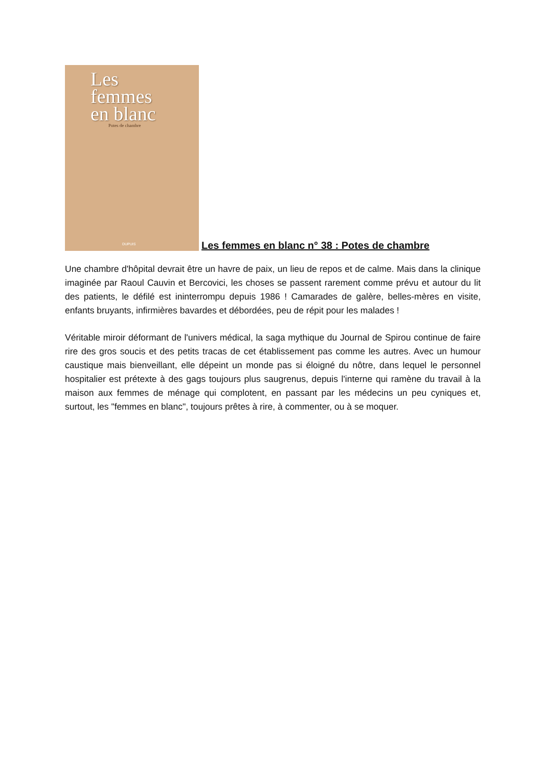Les
femmes
en blanc
Potes de chambre
DUPUIS
Les femmes en blanc n° 38 : Potes de chambre
Une chambre d'hôpital devrait être un havre de paix, un lieu de repos et de calme. Mais dans la clinique imaginée par Raoul Cauvin et Bercovici, les choses se passent rarement comme prévu et autour du lit des patients, le défilé est ininterrompu depuis 1986 ! Camarades de galère, belles-mères en visite, enfants bruyants, infirmières bavardes et débordées, peu de répit pour les malades !
Véritable miroir déformant de l'univers médical, la saga mythique du Journal de Spirou continue de faire rire des gros soucis et des petits tracas de cet établissement pas comme les autres. Avec un humour caustique mais bienveillant, elle dépeint un monde pas si éloigné du nôtre, dans lequel le personnel hospitalier est prétexte à des gags toujours plus saugrenus, depuis l'interne qui ramène du travail à la maison aux femmes de ménage qui complotent, en passant par les médecins un peu cyniques et, surtout, les "femmes en blanc", toujours prêtes à rire, à commenter, ou à se moquer.